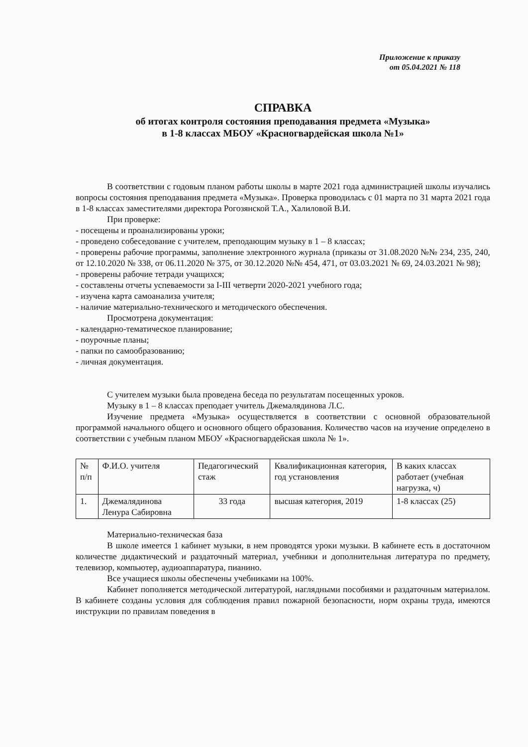Приложение к приказу
от 05.04.2021 № 118
СПРАВКА
об итогах контроля состояния преподавания предмета «Музыка»
в 1-8 классах МБОУ «Красногвардейская школа №1»
В соответствии с годовым планом работы школы в марте 2021 года администрацией школы изучались вопросы состояния преподавания предмета «Музыка». Проверка проводилась с 01 марта по 31 марта 2021 года в 1-8 классах заместителями директора Рогозянской Т.А., Халиловой В.И.
При проверке:
- посещены и проанализированы уроки;
- проведено собеседование с учителем, преподающим музыку в 1 – 8 классах;
- проверены рабочие программы, заполнение электронного журнала (приказы от 31.08.2020 №№ 234, 235, 240, от 12.10.2020 № 338, от 06.11.2020 № 375, от 30.12.2020 №№ 454, 471, от 03.03.2021 № 69, 24.03.2021 № 98);
- проверены рабочие тетради учащихся;
- составлены отчеты успеваемости за I-III четверти 2020-2021 учебного года;
- изучена карта самоанализа учителя;
- наличие материально-технического и методического обеспечения.
Просмотрена документация:
- календарно-тематическое планирование;
- поурочные планы;
- папки по самообразованию;
- личная документация.
С учителем музыки была проведена беседа по результатам посещенных уроков.
Музыку в 1 – 8 классах преподает учитель Джемалядинова Л.С.
Изучение предмета «Музыка» осуществляется в соответствии с основной образовательной программой начального общего и основного общего образования. Количество часов на изучение определено в соответствии с учебным планом МБОУ «Красногвардейская школа № 1».
| № п/п | Ф.И.О. учителя | Педагогический стаж | Квалификационная категория, год установления | В каких классах работает (учебная нагрузка, ч) |
| --- | --- | --- | --- | --- |
| 1. | Джемалядинова Ленура Сабировна | 33 года | высшая категория, 2019 | 1-8 классах (25) |
Материально-техническая база
В школе имеется 1 кабинет музыки, в нем проводятся уроки музыки. В кабинете есть в достаточном количестве дидактический и раздаточный материал, учебники и дополнительная литература по предмету, телевизор, компьютер, аудиоаппаратура, пианино.
Все учащиеся школы обеспечены учебниками на 100%.
Кабинет пополняется методической литературой, наглядными пособиями и раздаточным материалом. В кабинете созданы условия для соблюдения правил пожарной безопасности, норм охраны труда, имеются инструкции по правилам поведения в